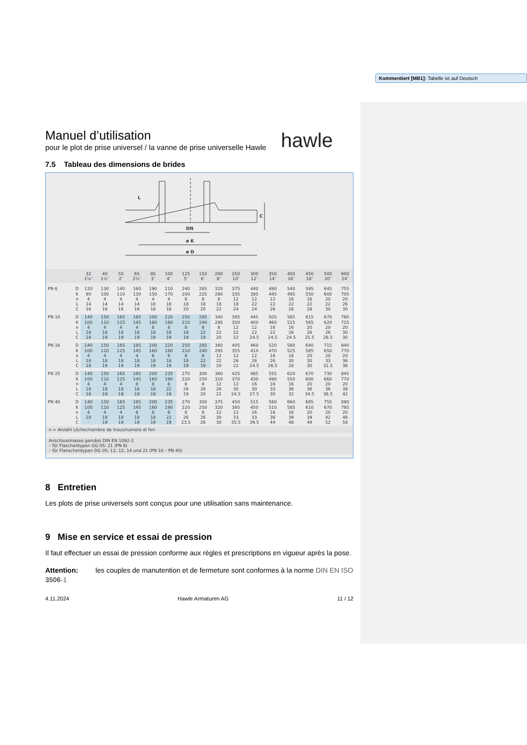hawle
Manuel d’utilisation
pour le plot de prise universel / la vanne de prise universelle Hawle
7.5 Tableau des dimensions de brides
L
DN
ø K
ø D
C
| | | 32 1¼″ | 40 1½″ | 50 2″ | 65 2½″ | 80 3″ | 100 4″ | 125 5″ | 150 6″ | 200 8″ | 250 10″ | 300 12″ | 350 14″ | 400 16″ | 450 18″ | 500 20″ | 600 24″ |
| --- | --- | --- | --- | --- | --- | --- | --- | --- | --- | --- | --- | --- | --- | --- | --- | --- | --- |
| PN 6 | D | 120 | 130 | 140 | 160 | 190 | 210 | 240 | 265 | 320 | 375 | 440 | 490 | 540 | 595 | 645 | 755 |
| | K | 90 | 100 | 110 | 130 | 150 | 170 | 200 | 225 | 280 | 335 | 395 | 445 | 495 | 550 | 600 | 705 |
| | n | 4 | 4 | 4 | 4 | 4 | 4 | 8 | 8 | 8 | 12 | 12 | 12 | 16 | 16 | 20 | 20 |
| | L | 14 | 14 | 14 | 14 | 18 | 18 | 18 | 18 | 18 | 18 | 22 | 22 | 22 | 22 | 22 | 26 |
| | C | 16 | 16 | 16 | 16 | 18 | 18 | 20 | 20 | 22 | 24 | 24 | 26 | 28 | 28 | 30 | 30 |
| PN 10 | D | 140 | 150 | 165 | 185 | 200 | 220 | 250 | 285 | 340 | 395 | 445 | 505 | 565 | 615 | 670 | 780 |
| | K | 100 | 110 | 125 | 145 | 160 | 180 | 210 | 240 | 295 | 350 | 400 | 460 | 515 | 565 | 620 | 725 |
| | n | 4 | 4 | 4 | 4 | 8 | 8 | 8 | 8 | 8 | 12 | 12 | 16 | 16 | 20 | 20 | 20 |
| | L | 18 | 18 | 18 | 18 | 18 | 18 | 18 | 22 | 22 | 22 | 22 | 22 | 26 | 26 | 26 | 30 |
| | C | 18 | 19 | 19 | 19 | 19 | 19 | 19 | 19 | 20 | 22 | 24.5 | 24.5 | 24.5 | 25.5 | 26.5 | 30 |
| PN 16 | D | 140 | 150 | 165 | 185 | 200 | 220 | 250 | 285 | 360 | 405 | 460 | 520 | 580 | 640 | 715 | 840 |
| | K | 100 | 110 | 125 | 145 | 160 | 180 | 210 | 240 | 295 | 355 | 410 | 470 | 525 | 585 | 650 | 770 |
| | n | 4 | 4 | 4 | 4 | 8 | 8 | 8 | 8 | 12 | 12 | 12 | 16 | 16 | 20 | 20 | 20 |
| | L | 18 | 18 | 18 | 18 | 18 | 18 | 18 | 22 | 22 | 26 | 26 | 26 | 30 | 30 | 33 | 36 |
| | C | 18 | 19 | 19 | 19 | 19 | 19 | 19 | 19 | 20 | 22 | 24.5 | 26.5 | 28 | 30 | 31.5 | 36 |
| PN 25 | D | 140 | 150 | 165 | 185 | 200 | 235 | 270 | 300 | 360 | 425 | 485 | 555 | 620 | 670 | 730 | 845 |
| | K | 100 | 110 | 125 | 145 | 160 | 190 | 220 | 250 | 310 | 370 | 430 | 490 | 550 | 600 | 660 | 770 |
| | n | 4 | 4 | 4 | 8 | 8 | 8 | 8 | 8 | 12 | 12 | 16 | 16 | 16 | 20 | 20 | 20 |
| | L | 18 | 18 | 18 | 18 | 18 | 22 | 26 | 26 | 26 | 30 | 30 | 33 | 36 | 36 | 36 | 39 |
| | C | 18 | 19 | 19 | 19 | 19 | 19 | 19 | 20 | 22 | 24.5 | 27.5 | 30 | 32 | 34.5 | 36.5 | 42 |
| PN 40 | D | 140 | 150 | 165 | 185 | 200 | 235 | 270 | 300 | 375 | 450 | 515 | 580 | 660 | 685 | 755 | 890 |
| | K | 100 | 110 | 125 | 145 | 160 | 190 | 220 | 250 | 320 | 385 | 450 | 510 | 585 | 610 | 670 | 795 |
| | n | 4 | 4 | 4 | 8 | 8 | 8 | 8 | 8 | 12 | 12 | 16 | 16 | 16 | 20 | 20 | 20 |
| | L | 18 | 18 | 18 | 18 | 18 | 22 | 26 | 26 | 30 | 33 | 33 | 36 | 39 | 39 | 42 | 48 |
| | C | - | 19 | 19 | 19 | 19 | 19 | 23.5 | 26 | 30 | 35.5 | 39.5 | 44 | 48 | 49 | 52 | 58 |
n = Anzahl Löcher/nombre de trous/numero di fori
Anschlussmasse gemäss DIN EN 1092-2
– für Flaschentypen GG 05; 21 (PN 6)
– für Flanschentypen DG 05; 11; 12; 14 und 21 (PN 10 – PN 40)
8 Entretien
Les plots de prise universels sont conçus pour une utilisation sans maintenance.
9 Mise en service et essai de pression
Il faut effectuer un essai de pression conforme aux règles et prescriptions en vigueur après la pose.
Attention: les couples de manutention et de fermeture sont conformes à la norme DIN EN ISO 3506-1
4.11.2024 Hawle Armaturen AG 11 / 12
Kommentiert [MB1]: Tabelle ist auf Deutsch